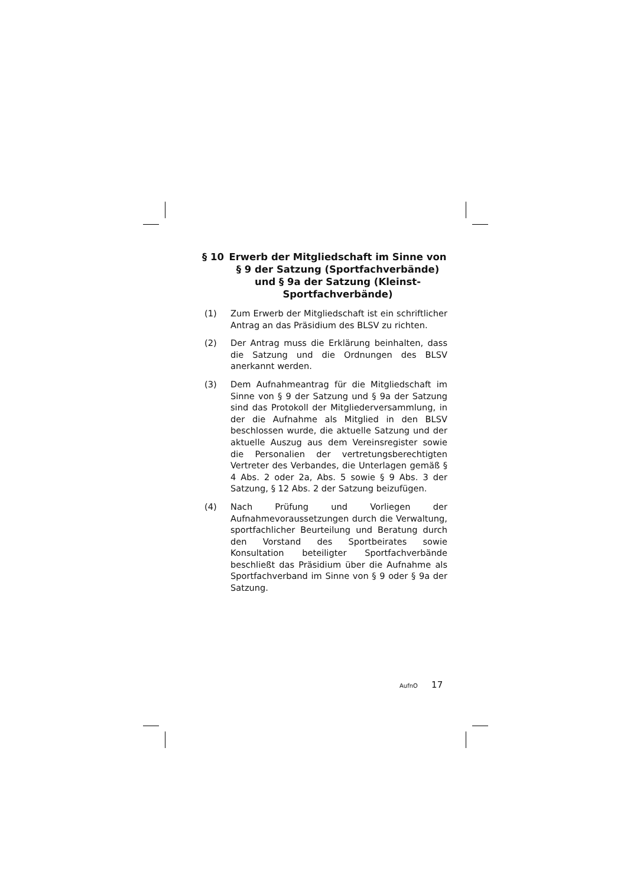§ 10 Erwerb der Mitgliedschaft im Sinne von § 9 der Satzung (Sportfachverbände) und § 9a der Satzung (Kleinst-Sportfachverbände)
(1) Zum Erwerb der Mitgliedschaft ist ein schriftlicher Antrag an das Präsidium des BLSV zu richten.
(2) Der Antrag muss die Erklärung beinhalten, dass die Satzung und die Ordnungen des BLSV anerkannt werden.
(3) Dem Aufnahmeantrag für die Mitgliedschaft im Sinne von § 9 der Satzung und § 9a der Satzung sind das Protokoll der Mitgliederversammlung, in der die Aufnahme als Mitglied in den BLSV beschlossen wurde, die aktuelle Satzung und der aktuelle Auszug aus dem Vereinsregister sowie die Personalien der vertretungsberechtigten Vertreter des Verbandes, die Unterlagen gemäß § 4 Abs. 2 oder 2a, Abs. 5 sowie § 9 Abs. 3 der Satzung, § 12 Abs. 2 der Satzung beizufügen.
(4) Nach Prüfung und Vorliegen der Aufnahmevoraussetzungen durch die Verwaltung, sportfachlicher Beurteilung und Beratung durch den Vorstand des Sportbeirates sowie Konsultation beteiligter Sportfachverbände beschließt das Präsidium über die Aufnahme als Sportfachverband im Sinne von § 9 oder § 9a der Satzung.
AufnO 17